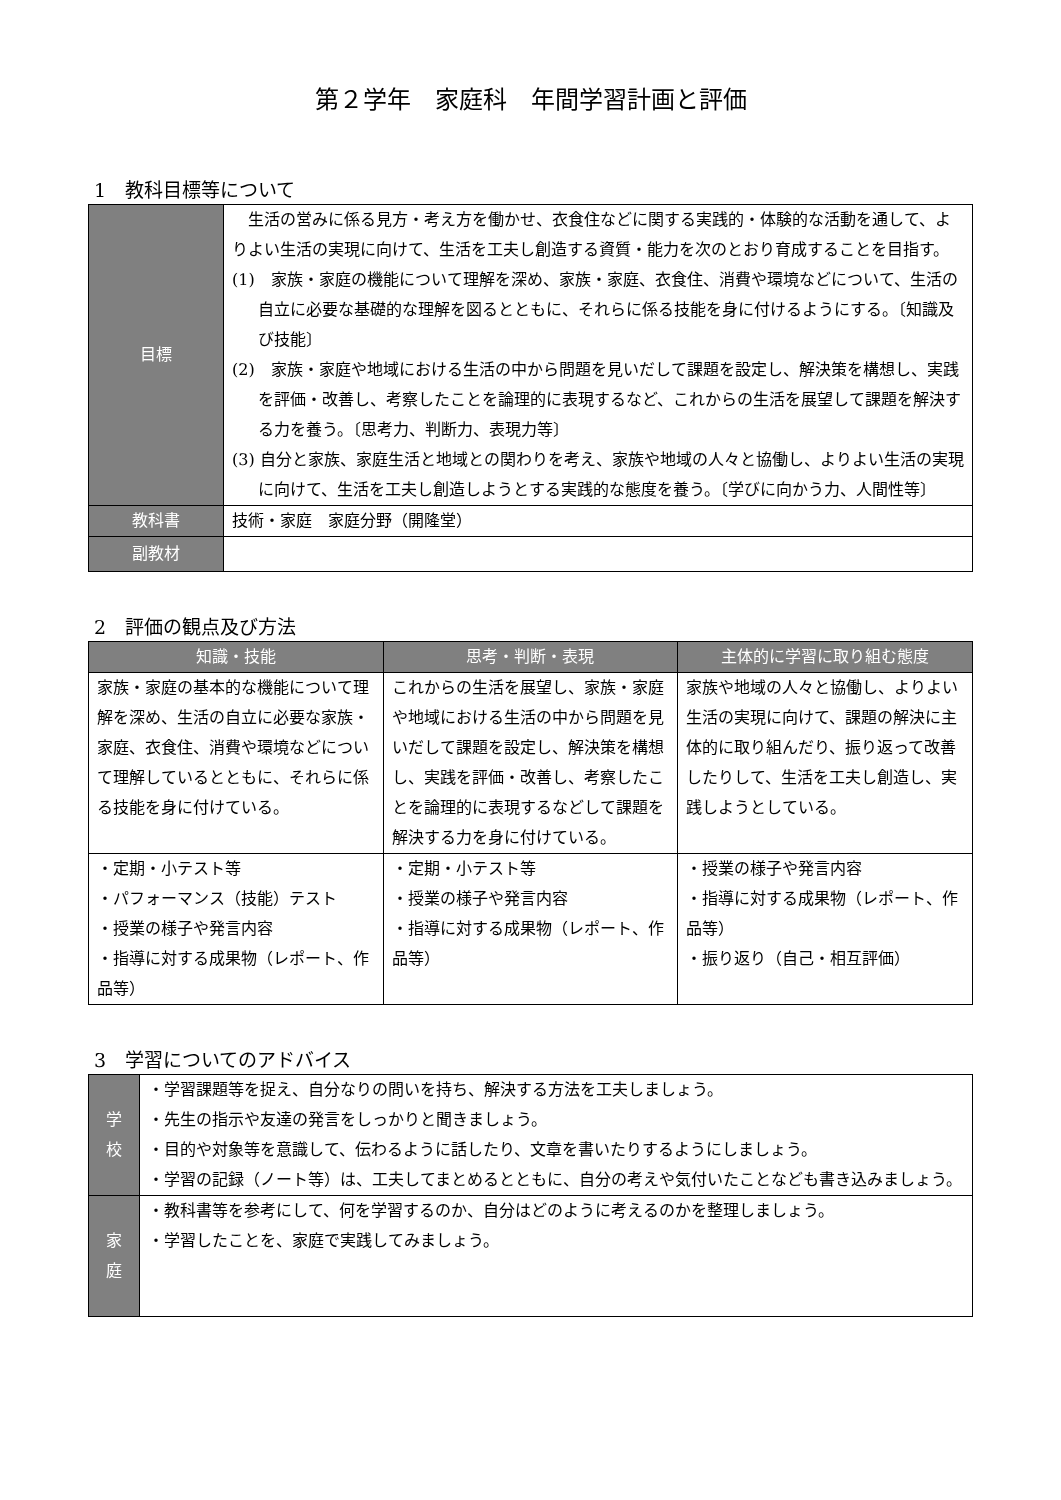第２学年　家庭科　年間学習計画と評価
1　教科目標等について
| 目標 | 生活の営みに係る見方・考え方を働かせ、衣食住などに関する実践的・体験的な活動を通して、よりよい生活の実現に向けて、生活を工夫し創造する資質・能力を次のとおり育成することを目指す。 (1) 家族・家庭の機能について理解を深め、家族・家庭、衣食住、消費や環境などについて、生活の自立に必要な基礎的な理解を図るとともに、それらに係る技能を身に付けるようにする。〔知識及び技能〕 (2) 家族・家庭や地域における生活の中から問題を見いだして課題を設定し、解決策を構想し、実践を評価・改善し、考察したことを論理的に表現するなど、これからの生活を展望して課題を解決する力を養う。〔思考力、判断力、表現力等〕 (3) 自分と家族、家庭生活と地域との関わりを考え、家族や地域の人々と協働し、よりよい生活の実現に向けて、生活を工夫し創造しようとする実践的な態度を養う。〔学びに向かう力、人間性等〕 |
| 教科書 | 技術・家庭 家庭分野（開隆堂） |
| 副教材 | |
2　評価の観点及び方法
| 知識・技能 | 思考・判断・表現 | 主体的に学習に取り組む態度 |
| --- | --- | --- |
| 家族・家庭の基本的な機能について理解を深め、生活の自立に必要な家族・家庭、衣食住、消費や環境などについて理解しているとともに、それらに係る技能を身に付けている。 | これからの生活を展望し、家族・家庭や地域における生活の中から問題を見いだして課題を設定し、解決策を構想し、実践を評価・改善し、考察したことを論理的に表現するなどして課題を解決する力を身に付けている。 | 家族や地域の人々と協働し、よりよい生活の実現に向けて、課題の解決に主体的に取り組んだり、振り返って改善したりして、生活を工夫し創造し、実践しようとしている。 |
| ・定期・小テスト等 ・パフォーマンス（技能）テスト ・授業の様子や発言内容 ・指導に対する成果物（レポート、作品等） | ・定期・小テスト等 ・授業の様子や発言内容 ・指導に対する成果物（レポート、作品等） | ・授業の様子や発言内容 ・指導に対する成果物（レポート、作品等） ・振り返り（自己・相互評価） |
3　学習についてのアドバイス
| 学 校 | ・学習課題等を捉え、自分なりの問いを持ち、解決する方法を工夫しましょう。 ・先生の指示や友達の発言をしっかりと聞きましょう。 ・目的や対象等を意識して、伝わるように話したり、文章を書いたりするようにしましょう。 ・学習の記録（ノート等）は、工夫してまとめるとともに、自分の考えや気付いたことなども書き込みましょう。 |
| 家 庭 | ・教科書等を参考にして、何を学習するのか、自分はどのように考えるのかを整理しましょう。 ・学習したことを、家庭で実践してみましょう。 |